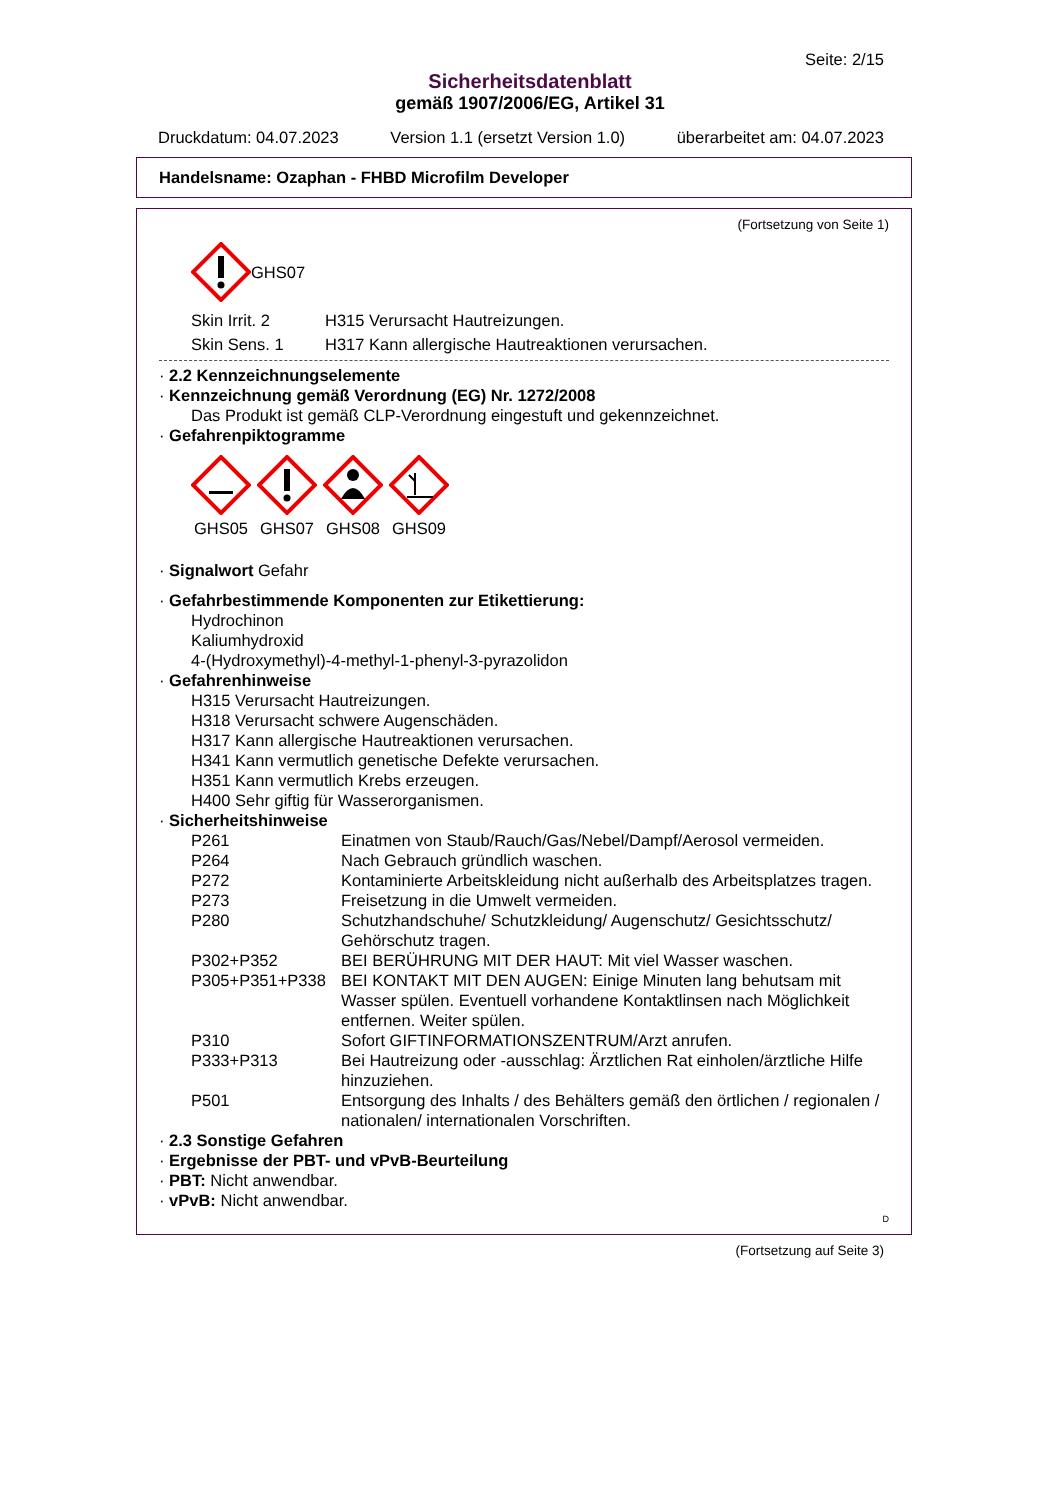Seite: 2/15
Sicherheitsdatenblatt
gemäß 1907/2006/EG, Artikel 31
Druckdatum: 04.07.2023 Version 1.1 (ersetzt Version 1.0) überarbeitet am: 04.07.2023
Handelsname: Ozaphan - FHBD Microfilm Developer
(Fortsetzung von Seite 1)
GHS07
| Skin Irrit. 2 | H315 Verursacht Hautreizungen. |
| Skin Sens. 1 | H317 Kann allergische Hautreaktionen verursachen. |
· 2.2 Kennzeichnungselemente
· Kennzeichnung gemäß Verordnung (EG) Nr. 1272/2008
Das Produkt ist gemäß CLP-Verordnung eingestuft und gekennzeichnet.
· Gefahrenpiktogramme
GHS05
GHS07
GHS08
GHS09
· Signalwort Gefahr
· Gefahrbestimmende Komponenten zur Etikettierung:
Hydrochinon
Kaliumhydroxid
4-(Hydroxymethyl)-4-methyl-1-phenyl-3-pyrazolidon
· Gefahrenhinweise
H315 Verursacht Hautreizungen.
H318 Verursacht schwere Augenschäden.
H317 Kann allergische Hautreaktionen verursachen.
H341 Kann vermutlich genetische Defekte verursachen.
H351 Kann vermutlich Krebs erzeugen.
H400 Sehr giftig für Wasserorganismen.
· Sicherheitshinweise
| P261 | Einatmen von Staub/Rauch/Gas/Nebel/Dampf/Aerosol vermeiden. |
| P264 | Nach Gebrauch gründlich waschen. |
| P272 | Kontaminierte Arbeitskleidung nicht außerhalb des Arbeitsplatzes tragen. |
| P273 | Freisetzung in die Umwelt vermeiden. |
| P280 | Schutzhandschuhe/ Schutzkleidung/ Augenschutz/ Gesichtsschutz/ Gehörschutz tragen. |
| P302+P352 | BEI BERÜHRUNG MIT DER HAUT: Mit viel Wasser waschen. |
| P305+P351+P338 | BEI KONTAKT MIT DEN AUGEN: Einige Minuten lang behutsam mit Wasser spülen. Eventuell vorhandene Kontaktlinsen nach Möglichkeit entfernen. Weiter spülen. |
| P310 | Sofort GIFTINFORMATIONSZENTRUM/Arzt anrufen. |
| P333+P313 | Bei Hautreizung oder -ausschlag: Ärztlichen Rat einholen/ärztliche Hilfe hinzuziehen. |
| P501 | Entsorgung des Inhalts / des Behälters gemäß den örtlichen / regionalen / nationalen/ internationalen Vorschriften. |
· 2.3 Sonstige Gefahren
· Ergebnisse der PBT- und vPvB-Beurteilung
· PBT: Nicht anwendbar.
· vPvB: Nicht anwendbar.
D
(Fortsetzung auf Seite 3)